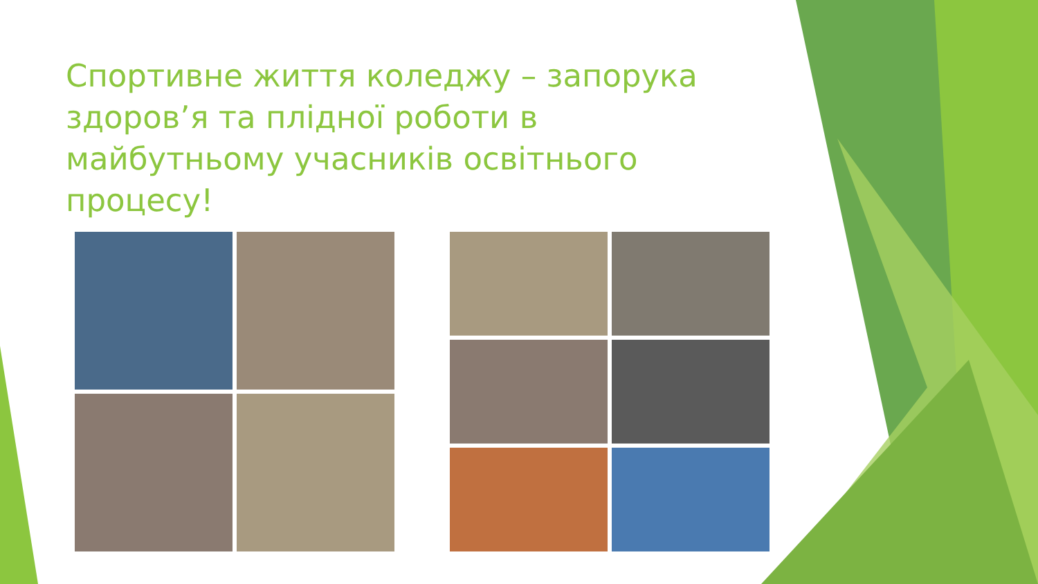Спортивне життя коледжу – запорука здоров’я та плідної роботи в майбутньому учасників освітнього процесу!